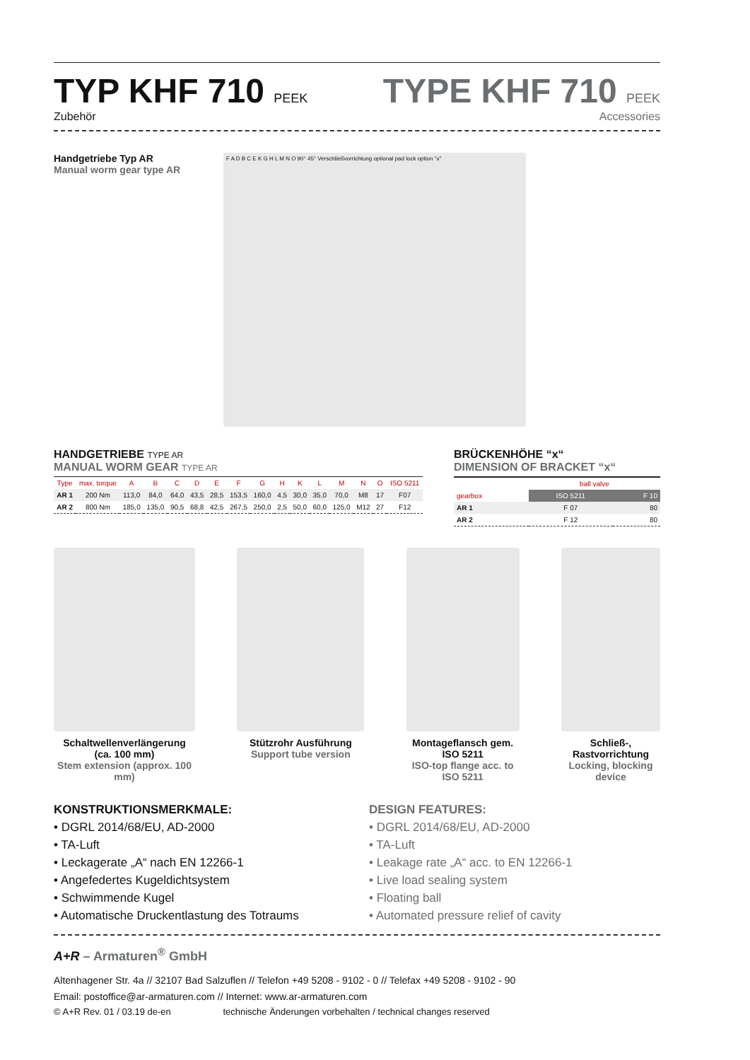TYP KHF 710 PEEK
Zubehör
TYPE KHF 710 PEEK
Accessories
Handgetriebe Typ AR
Manual worm gear type AR
F A D B C E K G H L M N O 90° 45° Verschließvorrichtung optional pad lock option "x"
HANDGETRIEBE TYPE AR
MANUAL WORM GEAR TYPE AR
| Type | max. torque | A | B | C | D | E | F | G | H | K | L | M | N | O | ISO 5211 |
| --- | --- | --- | --- | --- | --- | --- | --- | --- | --- | --- | --- | --- | --- | --- | --- |
| AR 1 | 200 Nm | 113,0 | 84,0 | 64,0 | 43,5 | 28,5 | 153,5 | 160,0 | 4,5 | 30,0 | 35,0 | 70,0 | M8 | 17 | F07 |
| AR 2 | 800 Nm | 185,0 | 135,0 | 90,5 | 68,8 | 42,5 | 267,5 | 250,0 | 2,5 | 50,0 | 60,0 | 125,0 | M12 | 27 | F12 |
BRÜCKENHÖHE “x“
DIMENSION OF BRACKET “x“
| | ball valve | |
| --- | --- | --- |
| gearbox | ISO 5211 | F 10 |
| AR 1 | F 07 | 80 |
| AR 2 | F 12 | 80 |
Schaltwellenverlängerung (ca. 100 mm)
Stem extension (approx. 100 mm)
Stützrohr Ausführung
Support tube version
Montageflansch gem. ISO 5211
ISO-top flange acc. to ISO 5211
Schließ-, Rastvorrichtung
Locking, blocking device
KONSTRUKTIONSMERKMALE:
• DGRL 2014/68/EU, AD-2000
• TA-Luft
• Leckagerate „A“ nach EN 12266-1
• Angefedertes Kugeldichtsystem
• Schwimmende Kugel
• Automatische Druckentlastung des Totraums
DESIGN FEATURES:
• DGRL 2014/68/EU, AD-2000
• TA-Luft
• Leakage rate „A“ acc. to EN 12266-1
• Live load sealing system
• Floating ball
• Automated pressure relief of cavity
A+R – Armaturen<sup>®</sup> GmbH
Altenhagener Str. 4a // 32107 Bad Salzuflen // Telefon +49 5208 - 9102 - 0 // Telefax +49 5208 - 9102 - 90
Email: postoffice@ar-armaturen.com // Internet: www.ar-armaturen.com
© A+R Rev. 01 / 03.19 de-en technische Änderungen vorbehalten / technical changes reserved